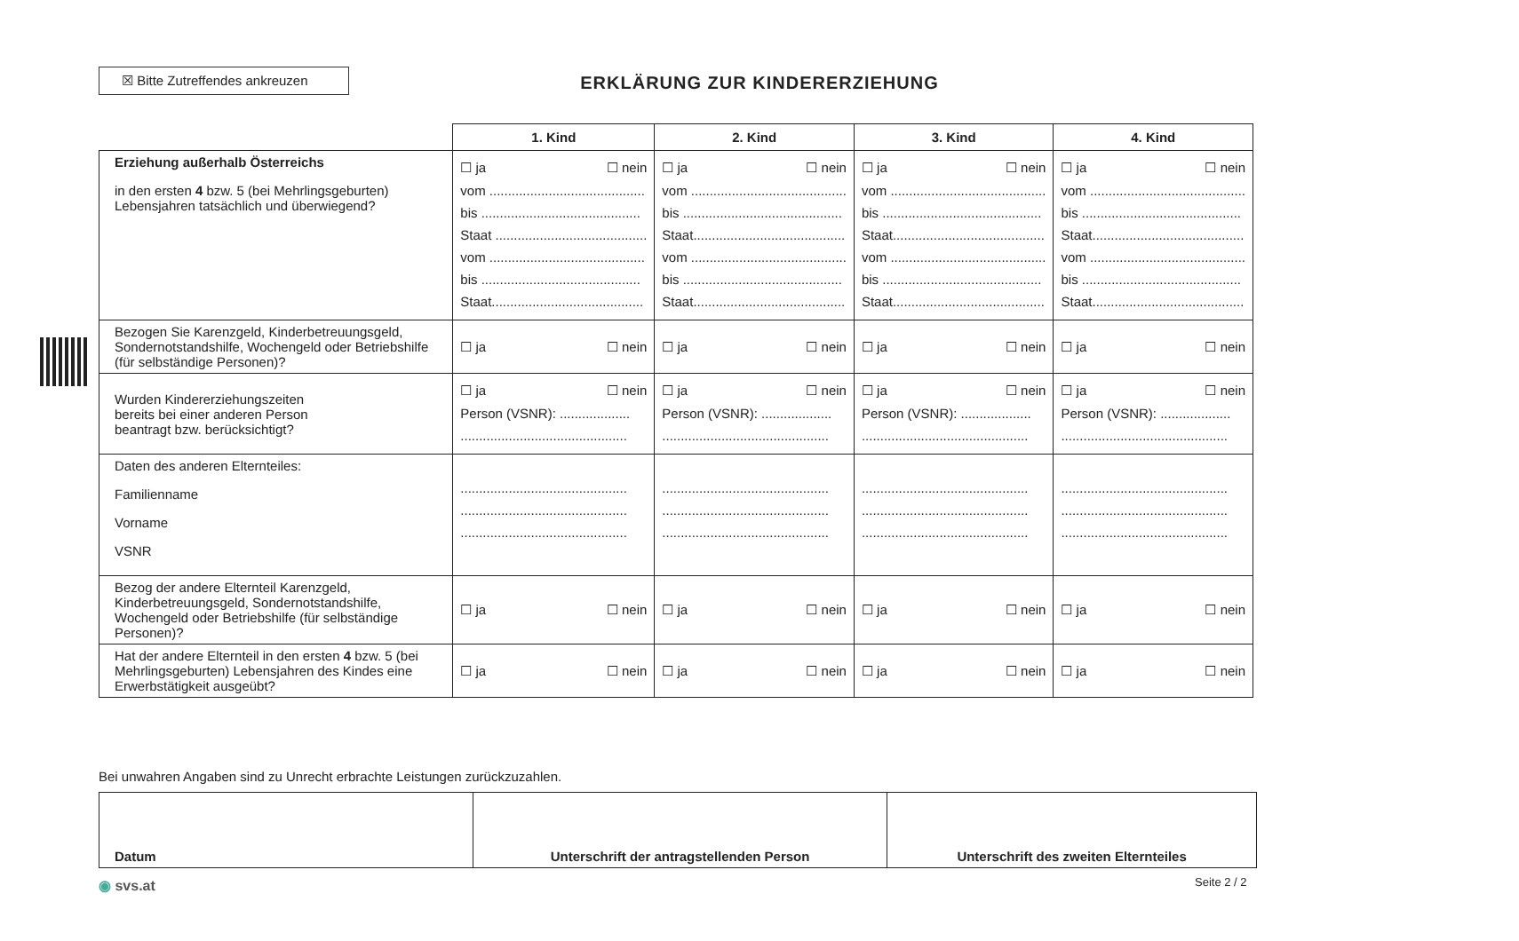☒ Bitte Zutreffendes ankreuzen
ERKLÄRUNG ZUR KINDERERZIEHUNG
| | 1. Kind | 2. Kind | 3. Kind | 4. Kind |
| --- | --- | --- | --- | --- |
| Erziehung außerhalb Österreichs in den ersten 4 bzw. 5 (bei Mehrlingsgeburten) Lebensjahren tatsächlich und überwiegend? | ☐ ja ☐ nein vom .......................................... bis ........................................... Staat ......................................... vom .......................................... bis ........................................... Staat......................................... | ☐ ja ☐ nein vom .......................................... bis ........................................... Staat......................................... vom .......................................... bis ........................................... Staat......................................... | ☐ ja ☐ nein vom .......................................... bis ........................................... Staat......................................... vom .......................................... bis ........................................... Staat......................................... | ☐ ja ☐ nein vom .......................................... bis ........................................... Staat......................................... vom .......................................... bis ........................................... Staat......................................... |
| Bezogen Sie Karenzgeld, Kinderbetreuungsgeld, Sondernotstandshilfe, Wochengeld oder Betriebshilfe (für selbständige Personen)? | ☐ ja ☐ nein | ☐ ja ☐ nein | ☐ ja ☐ nein | ☐ ja ☐ nein |
| Wurden Kindererziehungszeiten bereits bei einer anderen Person beantragt bzw. berücksichtigt? | ☐ ja ☐ nein Person (VSNR): ................... ............................................. | ☐ ja ☐ nein Person (VSNR): ................... ............................................. | ☐ ja ☐ nein Person (VSNR): ................... ............................................. | ☐ ja ☐ nein Person (VSNR): ................... ............................................. |
| Daten des anderen Elternteiles: Familienname Vorname VSNR | ............................................. ............................................. ............................................. | ............................................. ............................................. ............................................. | ............................................. ............................................. ............................................. | ............................................. ............................................. ............................................. |
| Bezog der andere Elternteil Karenzgeld, Kinderbetreuungsgeld, Sondernotstandshilfe, Wochengeld oder Betriebshilfe (für selbständige Personen)? | ☐ ja ☐ nein | ☐ ja ☐ nein | ☐ ja ☐ nein | ☐ ja ☐ nein |
| Hat der andere Elternteil in den ersten 4 bzw. 5 (bei Mehrlingsgeburten) Lebensjahren des Kindes eine Erwerbstätigkeit ausgeübt? | ☐ ja ☐ nein | ☐ ja ☐ nein | ☐ ja ☐ nein | ☐ ja ☐ nein |
Bei unwahren Angaben sind zu Unrecht erbrachte Leistungen zurückzuzahlen.
| Datum | Unterschrift der antragstellenden Person | Unterschrift des zweiten Elternteiles |
◉ svs.at Seite 2 / 2